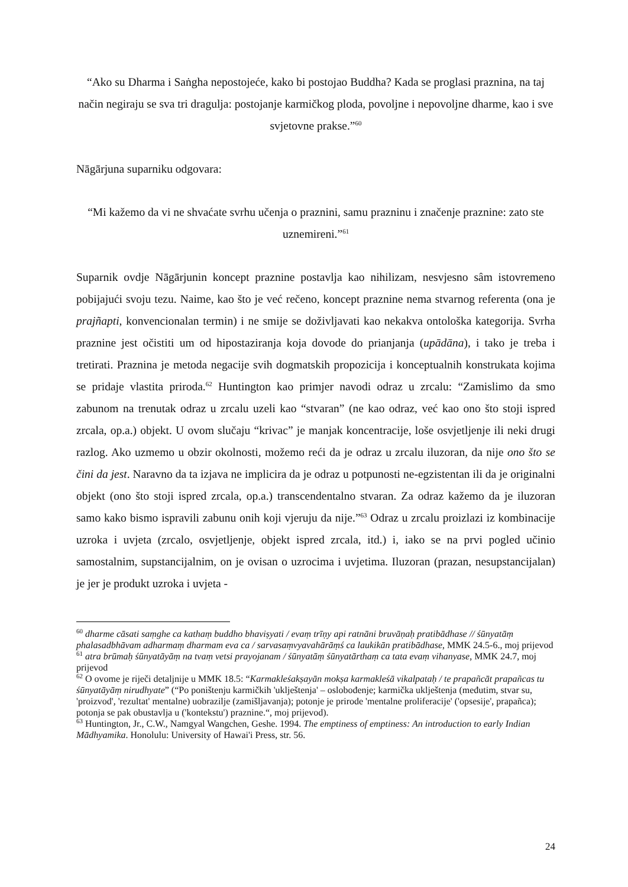“Ako su Dharma i Saṅgha nepostojeće, kako bi postojao Buddha? Kada se proglasi praznina, na taj način negiraju se sva tri dragulja: postojanje karmičkog ploda, povoljne i nepovoljne dharme, kao i sve svjetovne prakse.”<sup>60</sup>
Nāgārjuna suparniku odgovara:
“Mi kažemo da vi ne shvaćate svrhu učenja o praznini, samu prazninu i značenje praznine: zato ste uznemireni.”<sup>61</sup>
Suparnik ovdje Nāgārjunin koncept praznine postavlja kao nihilizam, nesvjesno sâm istovremeno pobijajući svoju tezu. Naime, kao što je već rečeno, koncept praznine nema stvarnog referenta (ona je prajñapti, konvencionalan termin) i ne smije se doživljavati kao nekakva ontološka kategorija. Svrha praznine jest očistiti um od hipostaziranja koja dovode do prianjanja (upādāna), i tako je treba i tretirati. Praznina je metoda negacije svih dogmatskih propozicija i konceptualnih konstrukata kojima se pridaje vlastita priroda.<sup>62</sup> Huntington kao primjer navodi odraz u zrcalu: “Zamislimo da smo zabunom na trenutak odraz u zrcalu uzeli kao “stvaran” (ne kao odraz, već kao ono što stoji ispred zrcala, op.a.) objekt. U ovom slučaju “krivac” je manjak koncentracije, loše osvjetljenje ili neki drugi razlog. Ako uzmemo u obzir okolnosti, možemo reći da je odraz u zrcalu iluzoran, da nije ono što se čini da jest. Naravno da ta izjava ne implicira da je odraz u potpunosti ne-egzistentan ili da je originalni objekt (ono što stoji ispred zrcala, op.a.) transcendentalno stvaran. Za odraz kažemo da je iluzoran samo kako bismo ispravili zabunu onih koji vjeruju da nije.”<sup>63</sup> Odraz u zrcalu proizlazi iz kombinacije uzroka i uvjeta (zrcalo, osvjetljenje, objekt ispred zrcala, itd.) i, iako se na prvi pogled učinio samostalnim, supstancijalnim, on je ovisan o uzrocima i uvjetima. Iluzoran (prazan, nesupstancijalan) je jer je produkt uzroka i uvjeta -
<sup>60</sup> dharme cāsati saṃghe ca kathaṃ buddho bhaviṣyati / evaṃ trīṇy api ratnāni bruvāṇaḥ pratibādhase // śūnyatāṃ phalasadbhāvam adharmaṃ dharmam eva ca / sarvasaṃvyavahārāṃś ca laukikān pratibādhase, MMK 24.5-6., moj prijevod
<sup>61</sup> atra brūmaḥ śūnyatāyāṃ na tvaṃ vetsi prayojanam / śūnyatāṃ śūnyatārthaṃ ca tata evaṃ vihanyase, MMK 24.7, moj prijevod
<sup>62</sup> O ovome je riječi detaljnije u MMK 18.5: “Karmakleśakṣayān mokṣa karmakleśā vikalpataḥ / te prapañcāt prapañcas tu śūnyatāyāṃ nirudhyate” (“Po poništenju karmičkih 'uklještenja' – oslobođenje; karmička uklještenja (međutim, stvar su, 'proizvod', 'rezultat' mentalne) uobrazilje (zamišljavanja); potonje je prirode 'mentalne proliferacije' ('opsesije', prapañca); potonja se pak obustavlja u ('kontekstu') praznine.“, moj prijevod).
<sup>63</sup> Huntington, Jr., C.W., Namgyal Wangchen, Geshe. 1994. The emptiness of emptiness: An introduction to early Indian Mādhyamika. Honolulu: University of Hawai'i Press, str. 56.
24